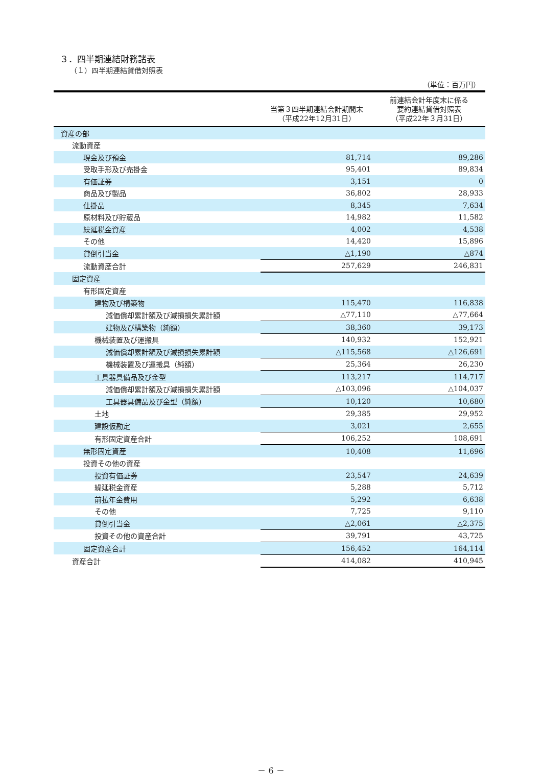３．四半期連結財務諸表
（１）四半期連結貸借対照表
（単位：百万円）
| | 当第３四半期連結会計期間末 （平成22年12月31日） | 前連結会計年度末に係る 要約連結貸借対照表 （平成22年３月31日） |
| --- | --- | --- |
| 資産の部 | | |
| 流動資産 | | |
| 現金及び預金 | 81,714 | 89,286 |
| 受取手形及び売掛金 | 95,401 | 89,834 |
| 有価証券 | 3,151 | 0 |
| 商品及び製品 | 36,802 | 28,933 |
| 仕掛品 | 8,345 | 7,634 |
| 原材料及び貯蔵品 | 14,982 | 11,582 |
| 繰延税金資産 | 4,002 | 4,538 |
| その他 | 14,420 | 15,896 |
| 貸倒引当金 | △1,190 | △874 |
| 流動資産合計 | 257,629 | 246,831 |
| 固定資産 | | |
| 有形固定資産 | | |
| 建物及び構築物 | 115,470 | 116,838 |
| 減価償却累計額及び減損損失累計額 | △77,110 | △77,664 |
| 建物及び構築物（純額） | 38,360 | 39,173 |
| 機械装置及び運搬具 | 140,932 | 152,921 |
| 減価償却累計額及び減損損失累計額 | △115,568 | △126,691 |
| 機械装置及び運搬具（純額） | 25,364 | 26,230 |
| 工具器具備品及び金型 | 113,217 | 114,717 |
| 減価償却累計額及び減損損失累計額 | △103,096 | △104,037 |
| 工具器具備品及び金型（純額） | 10,120 | 10,680 |
| 土地 | 29,385 | 29,952 |
| 建設仮勘定 | 3,021 | 2,655 |
| 有形固定資産合計 | 106,252 | 108,691 |
| 無形固定資産 | 10,408 | 11,696 |
| 投資その他の資産 | | |
| 投資有価証券 | 23,547 | 24,639 |
| 繰延税金資産 | 5,288 | 5,712 |
| 前払年金費用 | 5,292 | 6,638 |
| その他 | 7,725 | 9,110 |
| 貸倒引当金 | △2,061 | △2,375 |
| 投資その他の資産合計 | 39,791 | 43,725 |
| 固定資産合計 | 156,452 | 164,114 |
| 資産合計 | 414,082 | 410,945 |
－ 6 －